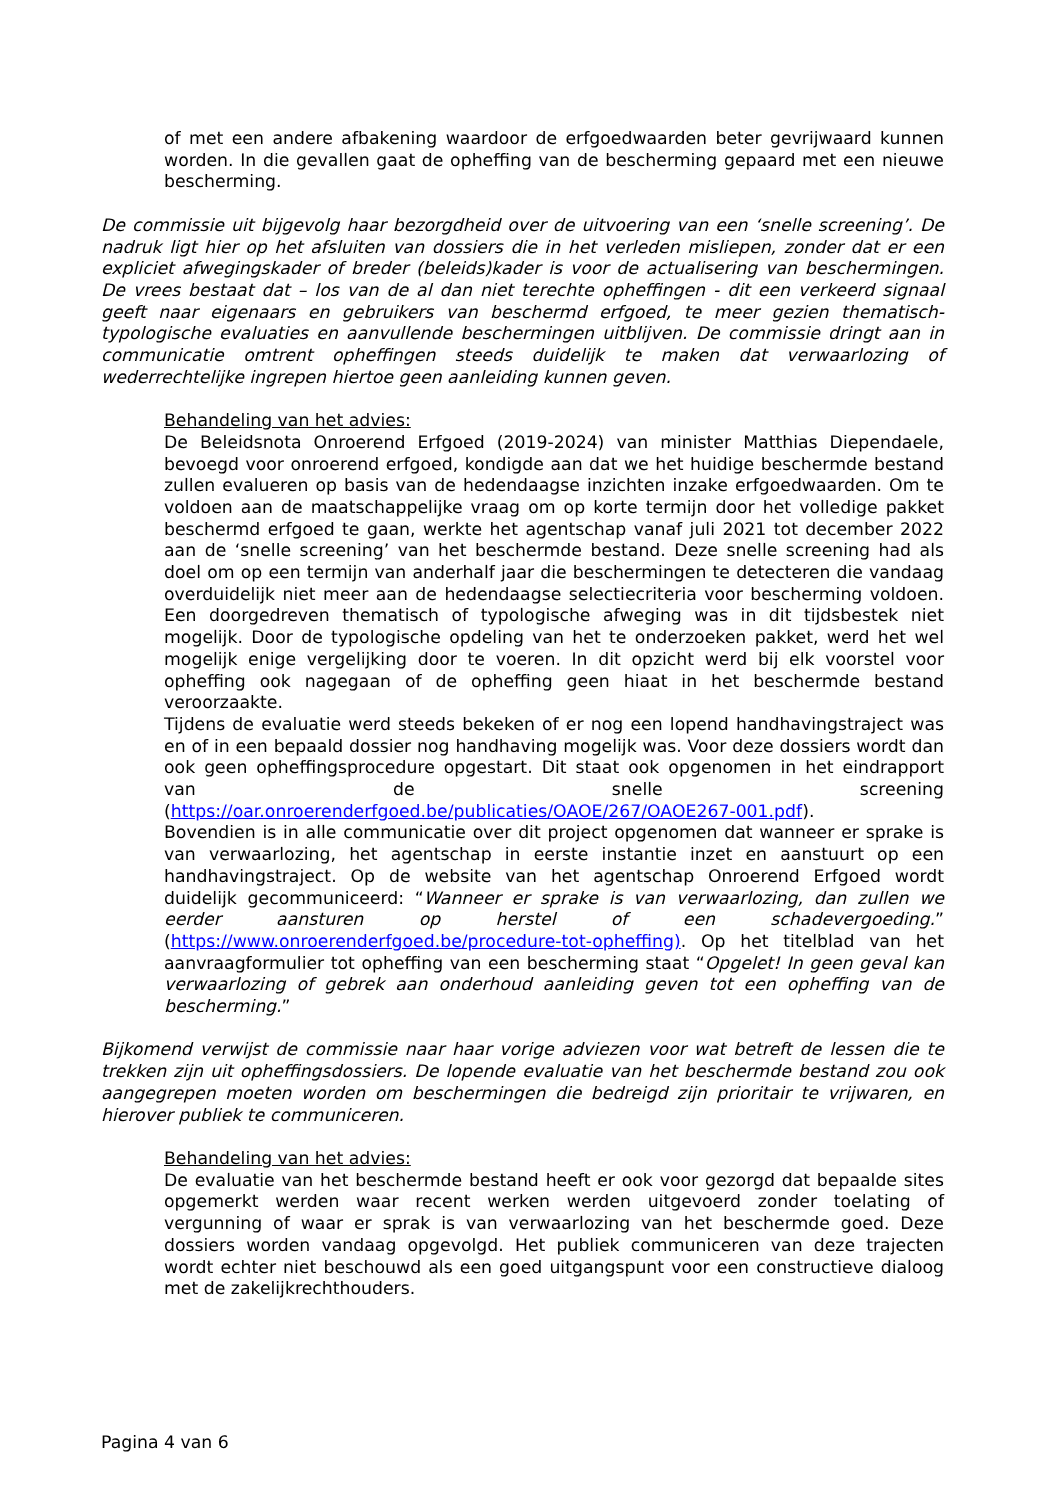of met een andere afbakening waardoor de erfgoedwaarden beter gevrijwaard kunnen worden. In die gevallen gaat de opheffing van de bescherming gepaard met een nieuwe bescherming.
De commissie uit bijgevolg haar bezorgdheid over de uitvoering van een ‘snelle screening’. De nadruk ligt hier op het afsluiten van dossiers die in het verleden misliepen, zonder dat er een expliciet afwegingskader of breder (beleids)kader is voor de actualisering van beschermingen. De vrees bestaat dat – los van de al dan niet terechte opheffingen - dit een verkeerd signaal geeft naar eigenaars en gebruikers van beschermd erfgoed, te meer gezien thematisch-typologische evaluaties en aanvullende beschermingen uitblijven. De commissie dringt aan in communicatie omtrent opheffingen steeds duidelijk te maken dat verwaarlozing of wederrechtelijke ingrepen hiertoe geen aanleiding kunnen geven.
Behandeling van het advies:
De Beleidsnota Onroerend Erfgoed (2019-2024) van minister Matthias Diependaele, bevoegd voor onroerend erfgoed, kondigde aan dat we het huidige beschermde bestand zullen evalueren op basis van de hedendaagse inzichten inzake erfgoedwaarden. Om te voldoen aan de maatschappelijke vraag om op korte termijn door het volledige pakket beschermd erfgoed te gaan, werkte het agentschap vanaf juli 2021 tot december 2022 aan de ‘snelle screening’ van het beschermde bestand. Deze snelle screening had als doel om op een termijn van anderhalf jaar die beschermingen te detecteren die vandaag overduidelijk niet meer aan de hedendaagse selectiecriteria voor bescherming voldoen. Een doorgedreven thematisch of typologische afweging was in dit tijdsbestek niet mogelijk. Door de typologische opdeling van het te onderzoeken pakket, werd het wel mogelijk enige vergelijking door te voeren. In dit opzicht werd bij elk voorstel voor opheffing ook nagegaan of de opheffing geen hiaat in het beschermde bestand veroorzaakte.
Tijdens de evaluatie werd steeds bekeken of er nog een lopend handhavingstraject was en of in een bepaald dossier nog handhaving mogelijk was. Voor deze dossiers wordt dan ook geen opheffingsprocedure opgestart. Dit staat ook opgenomen in het eindrapport van de snelle screening (https://oar.onroerenderfgoed.be/publicaties/OAOE/267/OAOE267-001.pdf).
Bovendien is in alle communicatie over dit project opgenomen dat wanneer er sprake is van verwaarlozing, het agentschap in eerste instantie inzet en aanstuurt op een handhavingstraject. Op de website van het agentschap Onroerend Erfgoed wordt duidelijk gecommuniceerd: “Wanneer er sprake is van verwaarlozing, dan zullen we eerder aansturen op herstel of een schadevergoeding.” (https://www.onroerenderfgoed.be/procedure-tot-opheffing). Op het titelblad van het aanvraagformulier tot opheffing van een bescherming staat “Opgelet! In geen geval kan verwaarlozing of gebrek aan onderhoud aanleiding geven tot een opheffing van de bescherming.”
Bijkomend verwijst de commissie naar haar vorige adviezen voor wat betreft de lessen die te trekken zijn uit opheffingsdossiers. De lopende evaluatie van het beschermde bestand zou ook aangegrepen moeten worden om beschermingen die bedreigd zijn prioritair te vrijwaren, en hierover publiek te communiceren.
Behandeling van het advies:
De evaluatie van het beschermde bestand heeft er ook voor gezorgd dat bepaalde sites opgemerkt werden waar recent werken werden uitgevoerd zonder toelating of vergunning of waar er sprak is van verwaarlozing van het beschermde goed. Deze dossiers worden vandaag opgevolgd. Het publiek communiceren van deze trajecten wordt echter niet beschouwd als een goed uitgangspunt voor een constructieve dialoog met de zakelijkrechthouders.
Pagina 4 van 6